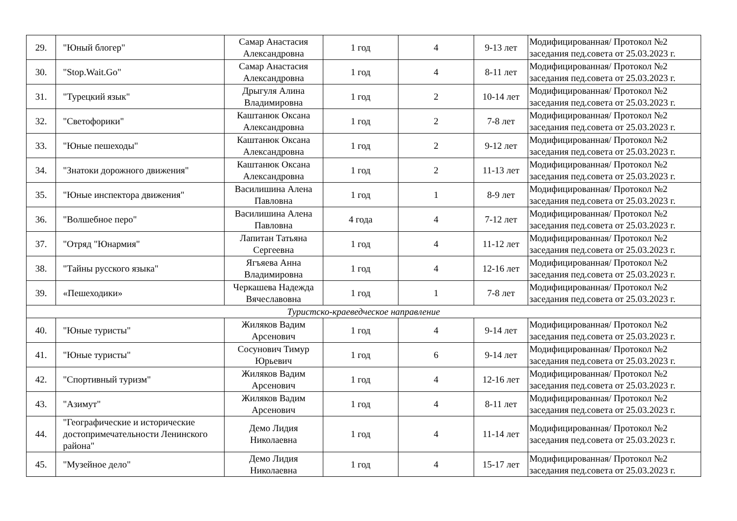| 29. | "Юный блогер" | Самар Анастасия Александровна | 1 год | 4 | 9-13 лет | Модифицированная/ Протокол №2 заседания пед.совета от 25.03.2023 г. |
| 30. | "Stop.Wait.Go" | Самар Анастасия Александровна | 1 год | 4 | 8-11 лет | Модифицированная/ Протокол №2 заседания пед.совета от 25.03.2023 г. |
| 31. | "Турецкий язык" | Дрыгуля Алина Владимировна | 1 год | 2 | 10-14 лет | Модифицированная/ Протокол №2 заседания пед.совета от 25.03.2023 г. |
| 32. | "Светофорики" | Каштанюк Оксана Александровна | 1 год | 2 | 7-8 лет | Модифицированная/ Протокол №2 заседания пед.совета от 25.03.2023 г. |
| 33. | "Юные пешеходы" | Каштанюк Оксана Александровна | 1 год | 2 | 9-12 лет | Модифицированная/ Протокол №2 заседания пед.совета от 25.03.2023 г. |
| 34. | "Знатоки дорожного движения" | Каштанюк Оксана Александровна | 1 год | 2 | 11-13 лет | Модифицированная/ Протокол №2 заседания пед.совета от 25.03.2023 г. |
| 35. | "Юные инспектора движения" | Василишина Алена Павловна | 1 год | 1 | 8-9 лет | Модифицированная/ Протокол №2 заседания пед.совета от 25.03.2023 г. |
| 36. | "Волшебное перо" | Василишина Алена Павловна | 4 года | 4 | 7-12 лет | Модифицированная/ Протокол №2 заседания пед.совета от 25.03.2023 г. |
| 37. | "Отряд "Юнармия" | Лапитан Татьяна Сергеевна | 1 год | 4 | 11-12 лет | Модифицированная/ Протокол №2 заседания пед.совета от 25.03.2023 г. |
| 38. | "Тайны русского языка" | Ягъяева Анна Владимировна | 1 год | 4 | 12-16 лет | Модифицированная/ Протокол №2 заседания пед.совета от 25.03.2023 г. |
| 39. | «Пешеходики» | Черкашева Надежда Вячеславовна | 1 год | 1 | 7-8 лет | Модифицированная/ Протокол №2 заседания пед.совета от 25.03.2023 г. |
| Туристско-краеведческое направление | | | | | | |
| 40. | "Юные туристы" | Жиляков Вадим Арсенович | 1 год | 4 | 9-14 лет | Модифицированная/ Протокол №2 заседания пед.совета от 25.03.2023 г. |
| 41. | "Юные туристы" | Сосунович Тимур Юрьевич | 1 год | 6 | 9-14 лет | Модифицированная/ Протокол №2 заседания пед.совета от 25.03.2023 г. |
| 42. | "Спортивный туризм" | Жиляков Вадим Арсенович | 1 год | 4 | 12-16 лет | Модифицированная/ Протокол №2 заседания пед.совета от 25.03.2023 г. |
| 43. | "Азимут" | Жиляков Вадим Арсенович | 1 год | 4 | 8-11 лет | Модифицированная/ Протокол №2 заседания пед.совета от 25.03.2023 г. |
| 44. | "Географические и исторические достопримечательности Ленинского района" | Демо Лидия Николаевна | 1 год | 4 | 11-14 лет | Модифицированная/ Протокол №2 заседания пед.совета от 25.03.2023 г. |
| 45. | "Музейное дело" | Демо Лидия Николаевна | 1 год | 4 | 15-17 лет | Модифицированная/ Протокол №2 заседания пед.совета от 25.03.2023 г. |